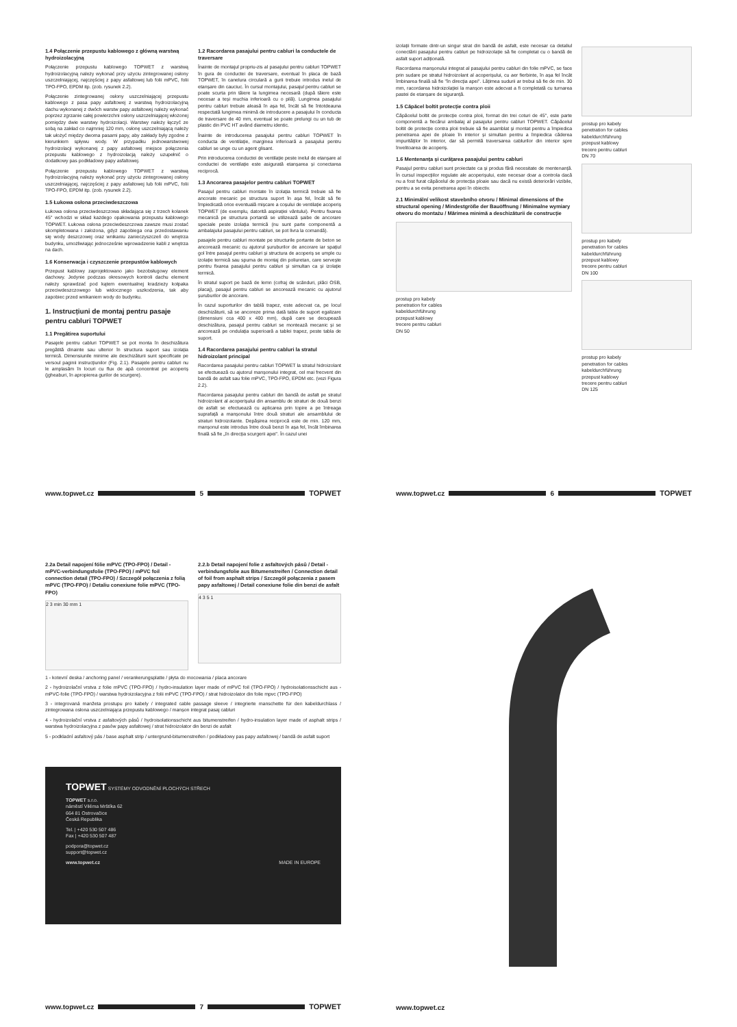1.4 Połączenie przepustu kablowego z główną warstwą hydroizolacyjną
Połączenie przepustu kablowego TOPWET z warstwą hydroizolacyjną należy wykonać przy użyciu zintegrowanej osłony uszczelniającej, najczęściej z papy asfaltowej lub folii mPVC, folii TPO-FPO, EPDM itp. (zob. rysunek 2.2).
Połączenie zintegrowanej osłony uszczelniającej przepustu kablowego z pasa papy asfaltowej z warstwą hydroizolacyjną dachu wykonanej z dwóch warstw papy asfaltowej należy wykonać poprzez zgrzanie całej powierzchni osłony uszczelniającej włożonej pomiędzy dwie warstwy hydroizolacji. Warstwy należy łączyć ze sobą na zakład co najmniej 120 mm, osłonę uszczelniającą należy tak ułożyć między dwoma pasami papy, aby zakłady były zgodne z kierunkiem spływu wody. W przypadku jednowarstwowej hydroizolacji wykonanej z papy asfaltowej miejsce połączenia przepustu kablowego z hydroizolacją należy uzupełnić o dodatkowy pas podkładowy papy asfaltowej.
Połączenie przepustu kablowego TOPWET z warstwą hydroizolacyjną należy wykonać przy użyciu zintegrowanej osłony uszczelniającej, najczęściej z papy asfaltowej lub folii mPVC, folii TPO-FPO, EPDM itp. (zob. rysunek 2.2).
1.5 Łukowa osłona przeciwdeszczowa
Łukowa osłona przeciwdeszczowa składająca się z trzech kolanek 45° wchodzi w skład każdego opakowania przepustu kablowego TOPWET. Łukowa osłona przeciwdeszczowa zawsze musi zostać skompletowana i założona, gdyż zapobiega ona przedostawaniu się wody deszczowej oraz wnikaniu zanieczyszczeń do wnętrza budynku, umożliwiając jednocześnie wprowadzenie kabli z wnętrza na dach.
1.6 Konserwacja i czyszczenie przepustów kablowych
Przepust kablowy zaprojektowano jako bezobsługowy element dachowy. Jedynie podczas okresowych kontroli dachu element należy sprawdzać pod kątem ewentualnej kradzieży kołpaka przeciwdeszczowego lub widocznego uszkodzenia, tak aby zapobiec przed wnikaniem wody do budynku.
1. Instrucțiuni de montaj pentru pasaje pentru cabluri TOPWET
1.1 Pregătirea suportului
Pasajele pentru cabluri TOPWET se pot monta în deschizătura pregătită dinainte sau ulterior în structura suport sau izolația termică. Dimensiunile minime ale deschizăturii sunt specificate pe versoul paginii instrucțiunilor (Fig. 2.1). Pasajele pentru cabluri nu le amplasăm în locuri cu flux de apă concentrat pe acoperiș (jgheaburi, în apropierea gurilor de scurgere).
1.2 Racordarea pasajului pentru cabluri la conductele de traversare
Înainte de montajul propriu-zis al pasajului pentru cabluri TOPWET în gura de conductei de traversare, eventual în placa de bază TOPWET, în canelura circulară a gurii trebuie introdus inelul de etanșare din cauciuc. În cursul montajului, pasajul pentru cabluri se poate scurta prin tăiere la lungimea necesară (după tăiere este necesar a teși muchia inferioară cu o pilă). Lungimea pasajului pentru cabluri trebuie aleasă în așa fel, încât să fie întotdeauna respectată lungimea minimă de introducere a pasajului în conducta de traversare de 40 mm, eventual se poate prelungi cu un tub de plastic din PVC HT având diametru identic.
Înainte de introducerea pasajului pentru cabluri TOPWET în conducta de ventilație, marginea inferioară a pasajului pentru cabluri se unge cu un agent glisant.
Prin introducerea conductei de ventilație peste inelul de etanșare al conductei de ventilație este asigurată etanșarea și conectarea reciprocă.
1.3 Ancorarea pasajelor pentru cabluri TOPWET
Pasajul pentru cabluri montate în izolația termică trebuie să fie ancorate mecanic pe structura suport în așa fel, încât să fie împiedicată orice eventuală mișcare a coșului de ventilație acoperiș TOPWET (de exemplu, datorită aspirației vântului). Pentru fixarea mecanică pe structura portantă se utilizează șaibe de ancorare speciale peste izolația termică (nu sunt parte componentă a ambalajului pasajului pentru cabluri, se pot livra la comandă).
pasajele pentru cabluri montate pe structurile portante de beton se ancorează mecanic cu ajutorul șuruburilor de ancorare iar spațiul gol între pasajul pentru cabluri și structura de acoperiș se umple cu izolație termică sau spuma de montaj din poliuretan, care servește pentru fixarea pasajului pentru cabluri și simultan ca și izolație termică.
În stratul suport pe bază de lemn (cofraj de scânduri, plăci OSB, placaj), pasajul pentru cabluri se ancorează mecanic cu ajutorul șuruburilor de ancorare.
În cazul suporturilor din tablă trapez, este adecvat ca, pe locul deschizăturii, să se ancoreze prima dată tabla de suport egalizare (dimensiuni cca 400 x 400 mm), după care se decupează deschizătura, pasajul pentru cabluri se montează mecanic și se ancorează pe ondulația superioară a tablei trapez, peste tabla de suport.
1.4 Racordarea pasajului pentru cabluri la stratul hidroizolant principal
Racordarea pasajului pentru cabluri TOPWET la stratul hidroizolant se efectuează cu ajutorul manșonului integrat, cel mai frecvent din bandă de asfalt sau folie mPVC, TPO-FPO, EPDM etc. (vezi Figura 2.2).
Racordarea pasajului pentru cabluri din bandă de asfalt pe stratul hidroizolant al acoperișului din ansamblu de straturi de două benzi de asfalt se efectuează cu aplicarea prin topire a pe întreaga suprafață a manșonului între două straturi ale ansamblului de straturi hidroizolante. Depășirea reciprocă este de min. 120 mm, manșonul este introdus între două benzi în așa fel, încât îmbinarea finală să fie „în direcția scurgerii apei". În cazul unei
www.topwet.cz 5 TOPWET
izolații formate dintr-un singur strat din bandă de asfalt, este necesar ca detaliul conectării pasajului pentru cabluri pe hidroizolație să fie completat cu o bandă de asfalt suport adițională.
Racordarea manșonului integrat al pasajului pentru cabluri din folie mPVC, se face prin sudare pe stratul hidroizolant al acoperișului, cu aer fierbinte, în așa fel încât îmbinarea finală să fie "în direcția apei". Lățimea sudurii ar trebui să fie de min. 30 mm, racordarea hidroizolației la manșon este adecvat a fi completată cu turnarea pastei de etanșare de siguranță.
1.5 Căpăcel boltit protecție contra ploii
Căpăcelul boltit de protecție contra ploii, format din trei coturi de 45°, este parte componentă a fiecărui ambalaj al pasajului pentru cabluri TOPWET. Căpăcelul boltit de protecție contra ploii trebuie să fie asamblat și montat pentru a împiedica penetrarea apei de ploaie în interior și simultan pentru a împiedica căderea impurităților în interior, dar să permită traversarea cablurilor din interior spre învelitoarea de acoperiș.
1.6 Mentenanța și curățarea pasajului pentru cabluri
Pasajul pentru cabluri sunt proiectate ca și produs fără necesitate de mentenanță. În cursul inspecțiilor regulate ale acoperișului, este necesar doar a controla dacă nu a fost furat căpăcelul de protecția ploaie sau dacă nu există deteriorări vizibile, pentru a se evita penetrarea apei în obiectiv.
2.1 Minimální velikost stavebního otvoru / Minimal dimensions of the structural opening / Mindestgröße der Bauöffnung / Minimalne wymiary otworu do montażu / Mărimea minimă a deschizăturii de construcție
prostup pro kabely
penetration for cables
kabeldurchführung
przepust kablowy
trecere pentru cabluri
DN 50
prostup pro kabely
penetration for cables
kabeldurchführung
przepust kablowy
trecere pentru cabluri
DN 70
prostup pro kabely
penetration for cables
kabeldurchführung
przepust kablowy
trecere pentru cabluri
DN 100
prostup pro kabely
penetration for cables
kabeldurchführung
przepust kablowy
trecere pentru cabluri
DN 125
www.topwet.cz 6 TOPWET
2.2a Detail napojení fólie mPVC (TPO-FPO) / Detail - mPVC-verbindungsfolie (TPO-FPO) / mPVC foil connection detail (TPO-FPO) / Szczegół połączenia z folią mPVC (TPO-FPO) / Detaliu conexiune folie mPVC (TPO-FPO)
2 3 min 30 mm 1
2.2.b Detail napojení folie z asfaltových pásů / Detail - verbindungsfolie aus Bitumenstreifen / Connection detail of foil from asphalt strips / Szczegół połączenia z pasem papy asfaltowej / Detail conexiune folie din benzi de asfalt
4 3 5 1
1 - kotevní deska / anchoring panel / verankerungsplatte / płyta do mocowania / placa ancorare
2 - hydroizolační vrstva z folie mPVC (TPO-FPO) / hydro-insulation layer made of mPVC foil (TPO-FPO) / hydroisolationsschicht aus - mPVC-folie (TPO-FPO) / warstwa hydroizolacyjna z folii mPVC (TPO-FPO) / strat hidroizolator din folie mpvc (TPO-FPO)
3 - integrovaná manžeta prostupu pro kabely / integrated cable passage sleeve / integrierte manschette für den kabeldurchlass / zintegrowana osłona uszczelniająca przepustu kablowego / manșon integrat pasaj cabluri
4 - hydroizolační vrstva z asfaltových pásů / hydroisolationsschicht aus bitumenstreifen / hydro-insulation layer made of asphalt strips / warstwa hydroizolacyjna z pasów papy asfaltowej / strat hidroizolator din benzi de asfalt
5 - podkladní asfaltový pás / base asphalt strip / untergrund-bitumenstreifen / podkładowy pas papy asfaltowej / bandă de asfalt suport
TOPWET SYSTÉMY ODVODNĚNÍ PLOCHÝCH STŘECH
TOPWET s.r.o.
náměstí Viléma Mrštíka 62
664 81 Ostrovačice
Česká Republika
Tel. | +420 530 507 486
Fax | +420 530 507 487
podpora@topwet.cz
support@topwet.cz
www.topwet.cz MADE IN EUROPE
www.topwet.cz 7 TOPWET
www.topwet.cz